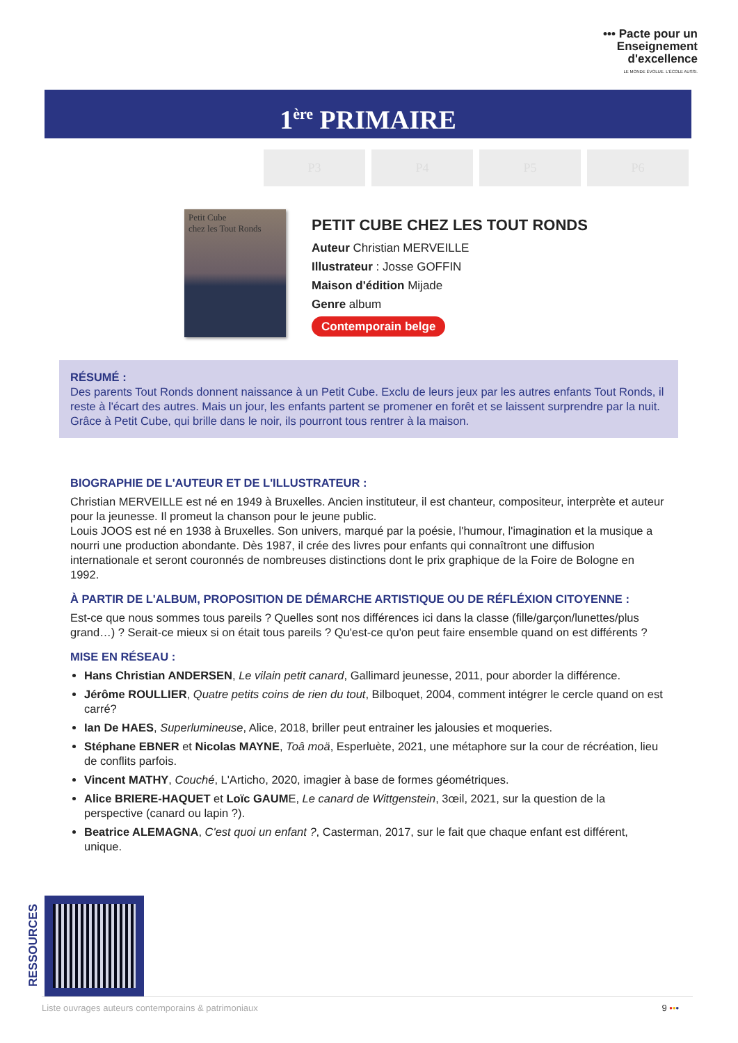••• Pacte pour un
Enseignement
d'excellence
LE MONDE ÉVOLUE. L'ÉCOLE AUSSI.
1<sup>ère</sup> PRIMAIRE
P3 P4 P5 P6
Petit Cube
chez les Tout Ronds
PETIT CUBE CHEZ LES TOUT RONDS
Auteur Christian MERVEILLE
Illustrateur : Josse GOFFIN
Maison d'édition Mijade
Genre album
Contemporain belge
RÉSUMÉ :
Des parents Tout Ronds donnent naissance à un Petit Cube. Exclu de leurs jeux par les autres enfants Tout Ronds, il reste à l'écart des autres. Mais un jour, les enfants partent se promener en forêt et se laissent surprendre par la nuit. Grâce à Petit Cube, qui brille dans le noir, ils pourront tous rentrer à la maison.
BIOGRAPHIE DE L'AUTEUR ET DE L'ILLUSTRATEUR :
Christian MERVEILLE est né en 1949 à Bruxelles. Ancien instituteur, il est chanteur, compositeur, interprète et auteur pour la jeunesse. Il promeut la chanson pour le jeune public.
Louis JOOS est né en 1938 à Bruxelles. Son univers, marqué par la poésie, l'humour, l'imagination et la musique a nourri une production abondante. Dès 1987, il crée des livres pour enfants qui connaîtront une diffusion internationale et seront couronnés de nombreuses distinctions dont le prix graphique de la Foire de Bologne en 1992.
À PARTIR DE L'ALBUM, PROPOSITION DE DÉMARCHE ARTISTIQUE OU DE RÉFLÉXION CITOYENNE :
Est-ce que nous sommes tous pareils ? Quelles sont nos différences ici dans la classe (fille/garçon/lunettes/plus grand…) ? Serait-ce mieux si on était tous pareils ? Qu'est-ce qu'on peut faire ensemble quand on est différents ?
MISE EN RÉSEAU :
Hans Christian ANDERSEN, Le vilain petit canard, Gallimard jeunesse, 2011, pour aborder la différence.
Jérôme ROULLIER, Quatre petits coins de rien du tout, Bilboquet, 2004, comment intégrer le cercle quand on est carré?
Ian De HAES, Superlumineuse, Alice, 2018, briller peut entrainer les jalousies et moqueries.
Stéphane EBNER et Nicolas MAYNE, Toâ moä, Esperluète, 2021, une métaphore sur la cour de récréation, lieu de conflits parfois.
Vincent MATHY, Couché, L'Articho, 2020, imagier à base de formes géométriques.
Alice BRIERE-HAQUET et Loïc GAUME, Le canard de Wittgenstein, 3œil, 2021, sur la question de la perspective (canard ou lapin ?).
Beatrice ALEMAGNA, C'est quoi un enfant ?, Casterman, 2017, sur le fait que chaque enfant est différent, unique.
RESSOURCES
Liste ouvrages auteurs contemporains & patrimoniaux 9 •••